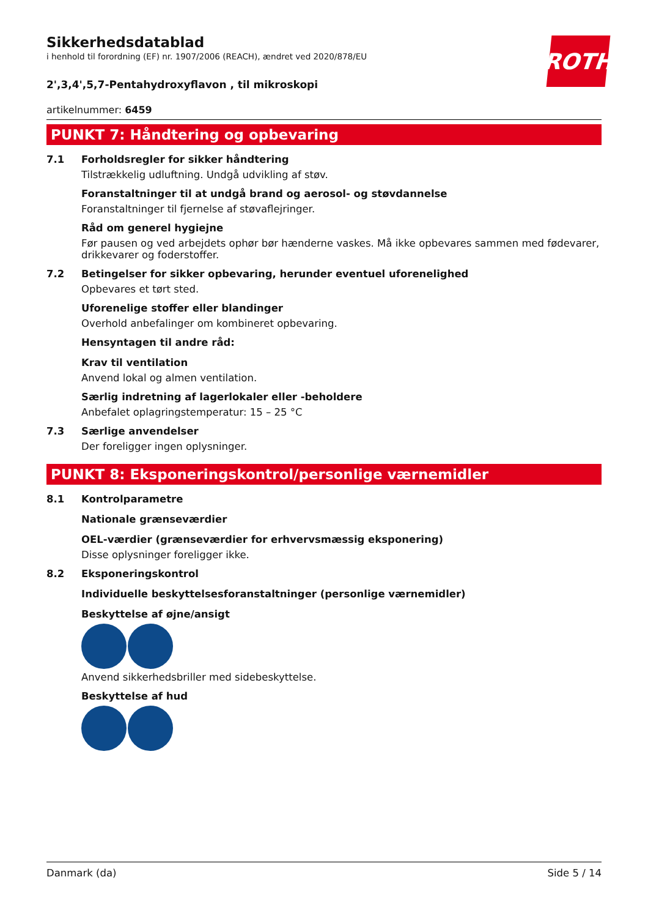ROTH
Sikkerhedsdatablad
i henhold til forordning (EF) nr. 1907/2006 (REACH), ændret ved 2020/878/EU
2',3,4',5,7-Pentahydroxyflavon , til mikroskopi
artikelnummer: 6459
PUNKT 7: Håndtering og opbevaring
7.1 Forholdsregler for sikker håndtering
Tilstrækkelig udluftning. Undgå udvikling af støv.
Foranstaltninger til at undgå brand og aerosol- og støvdannelse
Foranstaltninger til fjernelse af støvaflejringer.
Råd om generel hygiejne
Før pausen og ved arbejdets ophør bør hænderne vaskes. Må ikke opbevares sammen med føde­varer, drikkevarer og foderstoffer.
7.2 Betingelser for sikker opbevaring, herunder eventuel uforenelighed
Opbevares et tørt sted.
Uforenelige stoffer eller blandinger
Overhold anbefalinger om kombineret opbevaring.
Hensyntagen til andre råd:
Krav til ventilation
Anvend lokal og almen ventilation.
Særlig indretning af lagerlokaler eller -beholdere
Anbefalet oplagringstemperatur: 15 – 25 °C
7.3 Særlige anvendelser
Der foreligger ingen oplysninger.
PUNKT 8: Eksponeringskontrol/personlige værnemidler
8.1 Kontrolparametre
Nationale grænseværdier
OEL-værdier (grænseværdier for erhvervsmæssig eksponering)
Disse oplysninger foreligger ikke.
8.2 Eksponeringskontrol
Individuelle beskyttelsesforanstaltninger (personlige værnemidler)
Beskyttelse af øjne/ansigt
Anvend sikkerhedsbriller med sidebeskyttelse.
Beskyttelse af hud
Danmark (da) Side 5 / 14